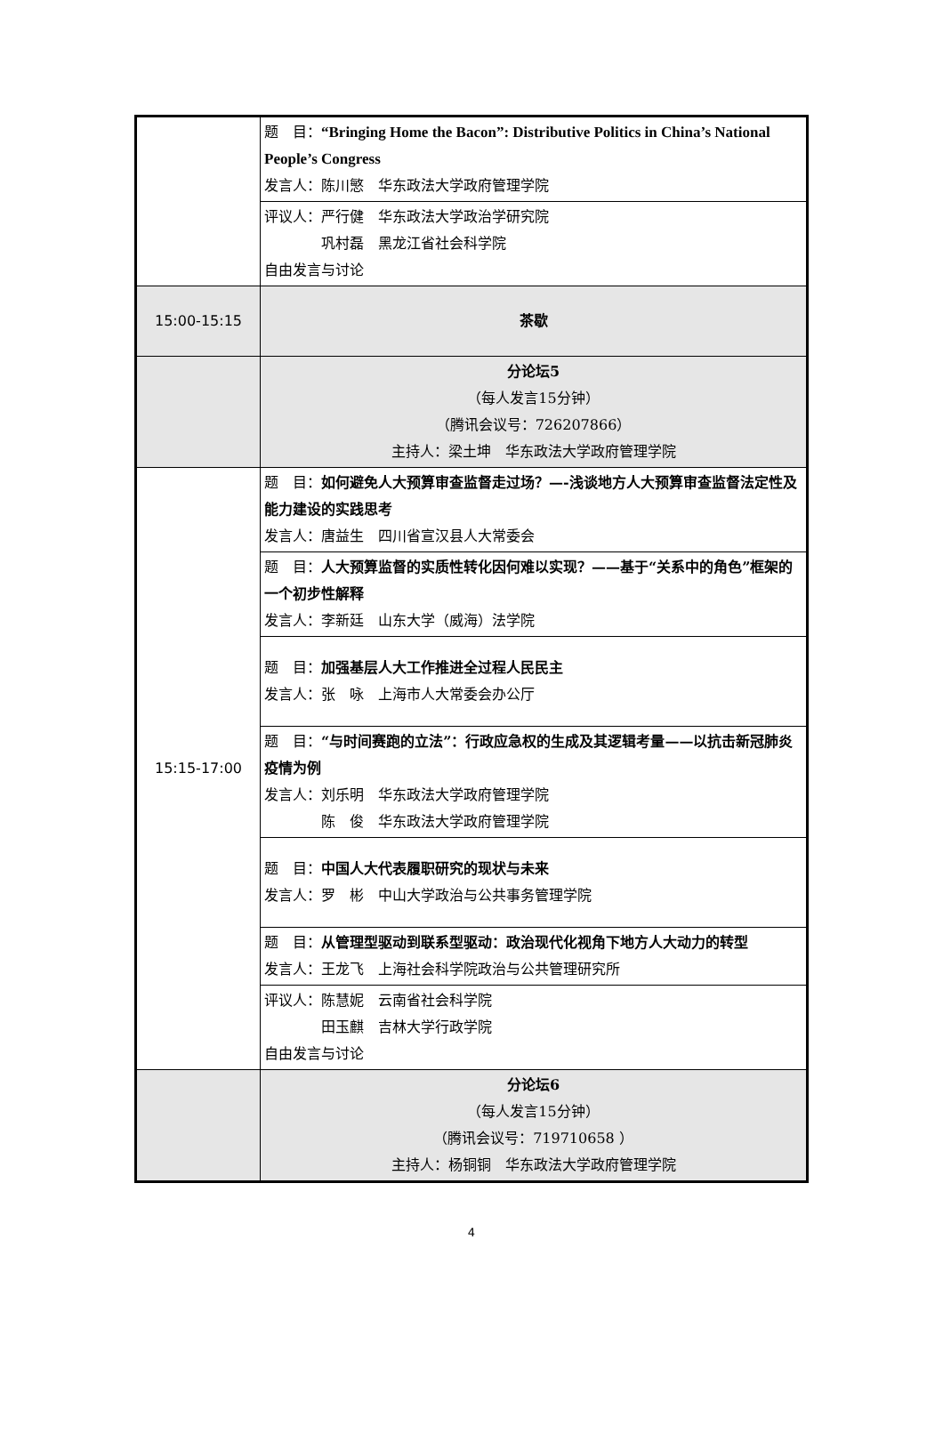| | 题 目： “Bringing Home the Bacon”: Distributive Politics in China’s National People’s Congress 发言人：陈川慜 华东政法大学政府管理学院 |
| | 评议人：严行健 华东政法大学政治学研究院 巩村磊 黑龙江省社会科学院 自由发言与讨论 |
| 15:00-15:15 | 茶歇 |
| | 分论坛5 （每人发言15分钟） （腾讯会议号：726207866） 主持人：梁土坤 华东政法大学政府管理学院 |
| 15:15-17:00 | 题 目： 如何避免人大预算审查监督走过场？—-浅谈地方人大预算审查监督法定性及能力建设的实践思考 发言人：唐益生 四川省宣汉县人大常委会 |
| | 题 目： 人大预算监督的实质性转化因何难以实现？——基于“关系中的角色”框架的一个初步性解释 发言人：李新廷 山东大学（威海）法学院 |
| | 题 目： 加强基层人大工作推进全过程人民民主 发言人：张 咏 上海市人大常委会办公厅 |
| | 题 目： “与时间赛跑的立法”：行政应急权的生成及其逻辑考量——以抗击新冠肺炎疫情为例 发言人：刘乐明 华东政法大学政府管理学院 陈 俊 华东政法大学政府管理学院 |
| | 题 目： 中国人大代表履职研究的现状与未来 发言人：罗 彬 中山大学政治与公共事务管理学院 |
| | 题 目： 从管理型驱动到联系型驱动：政治现代化视角下地方人大动力的转型 发言人：王龙飞 上海社会科学院政治与公共管理研究所 |
| | 评议人：陈慧妮 云南省社会科学院 田玉麒 吉林大学行政学院 自由发言与讨论 |
| | 分论坛6 （每人发言15分钟） （腾讯会议号：719710658 ） 主持人：杨铜铜 华东政法大学政府管理学院 |
4